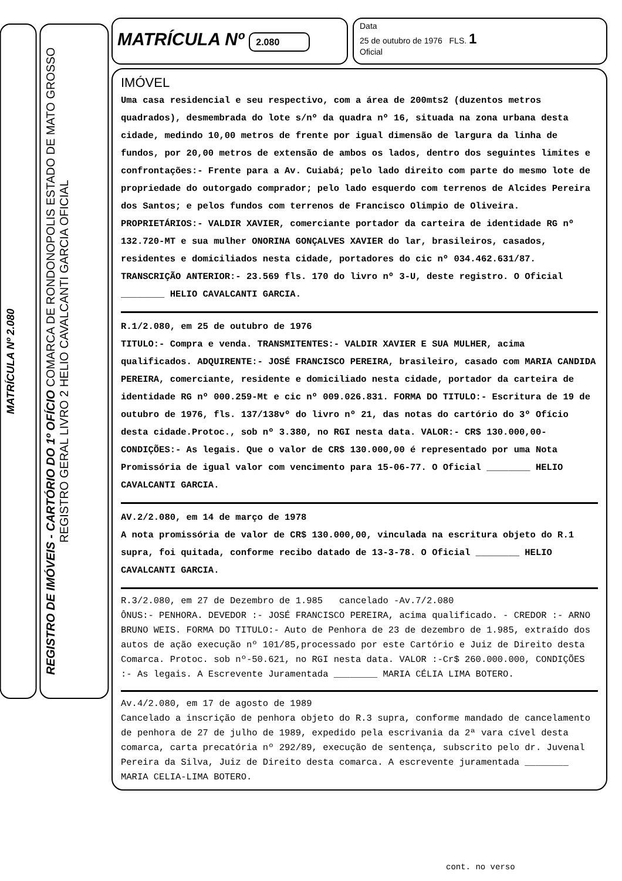MATRÍCULA Nº 2.080
REGISTRO DE IMÓVEIS - CARTÓRIO DO 1º OFÍCIO COMARCA DE RONDONOPOLIS ESTADO DE MATO GROSSO REGISTRO GERAL LIVRO 2 HELIO CAVALCANTI GARCIA OFICIAL
MATRÍCULA Nº 2.080
Data
25 de outubro de 1976 FLS. 1
Oficial
IMÓVEL
Uma casa residencial e seu respectivo, com a área de 200mts2 (duzentos metros quadrados), desmembrada do lote s/nº da quadra nº 16, situada na zona urbana desta cidade, medindo 10,00 metros de frente por igual dimensão de largura da linha de fundos, por 20,00 metros de extensão de ambos os lados, dentro dos seguintes limites e confrontações:- Frente para a Av. Cuiabá; pelo lado direito com parte do mesmo lote de propriedade do outorgado comprador; pelo lado esquerdo com terrenos de Alcides Pereira dos Santos; e pelos fundos com terrenos de Francisco Olimpio de Oliveira. PROPRIETÁRIOS:- VALDIR XAVIER, comerciante portador da carteira de identidade RG nº 132.720-MT e sua mulher ONORINA GONÇALVES XAVIER do lar, brasileiros, casados, residentes e domiciliados nesta cidade, portadores do cic nº 034.462.631/87. TRANSCRIÇÃO ANTERIOR:- 23.569 fls. 170 do livro nº 3-U, deste registro. O Oficial ________ HELIO CAVALCANTI GARCIA.
R.1/2.080, em 25 de outubro de 1976
TITULO:- Compra e venda. TRANSMITENTES:- VALDIR XAVIER E SUA MULHER, acima qualificados. ADQUIRENTE:- JOSÉ FRANCISCO PEREIRA, brasileiro, casado com MARIA CANDIDA PEREIRA, comerciante, residente e domiciliado nesta cidade, portador da carteira de identidade RG nº 000.259-Mt e cic nº 009.026.831. FORMA DO TITULO:- Escritura de 19 de outubro de 1976, fls. 137/138vº do livro nº 21, das notas do cartório do 3º Ofício desta cidade.Protoc., sob nº 3.380, no RGI nesta data. VALOR:- CR$ 130.000,00- CONDIÇÕES:- As legais. Que o valor de CR$ 130.000,00 é representado por uma Nota Promissória de igual valor com vencimento para 15-06-77. O Oficial ________ HELIO CAVALCANTI GARCIA.
AV.2/2.080, em 14 de março de 1978
A nota promissória de valor de CR$ 130.000,00, vinculada na escritura objeto do R.1 supra, foi quitada, conforme recibo datado de 13-3-78. O Oficial ________ HELIO CAVALCANTI GARCIA.
R.3/2.080, em 27 de Dezembro de 1.985 cancelado -Av.7/2.080
ÔNUS:- PENHORA. DEVEDOR :- JOSÉ FRANCISCO PEREIRA, acima qualificado. - CREDOR :- ARNO BRUNO WEIS. FORMA DO TITULO:- Auto de Penhora de 23 de dezembro de 1.985, extraído dos autos de ação execução nº 101/85,processado por este Cartório e Juiz de Direito desta Comarca. Protoc. sob nº-50.621, no RGI nesta data. VALOR :-Cr$ 260.000.000, CONDIÇÕES :- As legais. A Escrevente Juramentada ________ MARIA CÉLIA LIMA BOTERO.
Av.4/2.080, em 17 de agosto de 1989
Cancelado a inscrição de penhora objeto do R.3 supra, conforme mandado de cancelamento de penhora de 27 de julho de 1989, expedido pela escrivania da 2ª vara cível desta comarca, carta precatória nº 292/89, execução de sentença, subscrito pelo dr. Juvenal Pereira da Silva, Juiz de Direito desta comarca. A escrevente juramentada ________ MARIA CELIA-LIMA BOTERO.
cont. no verso